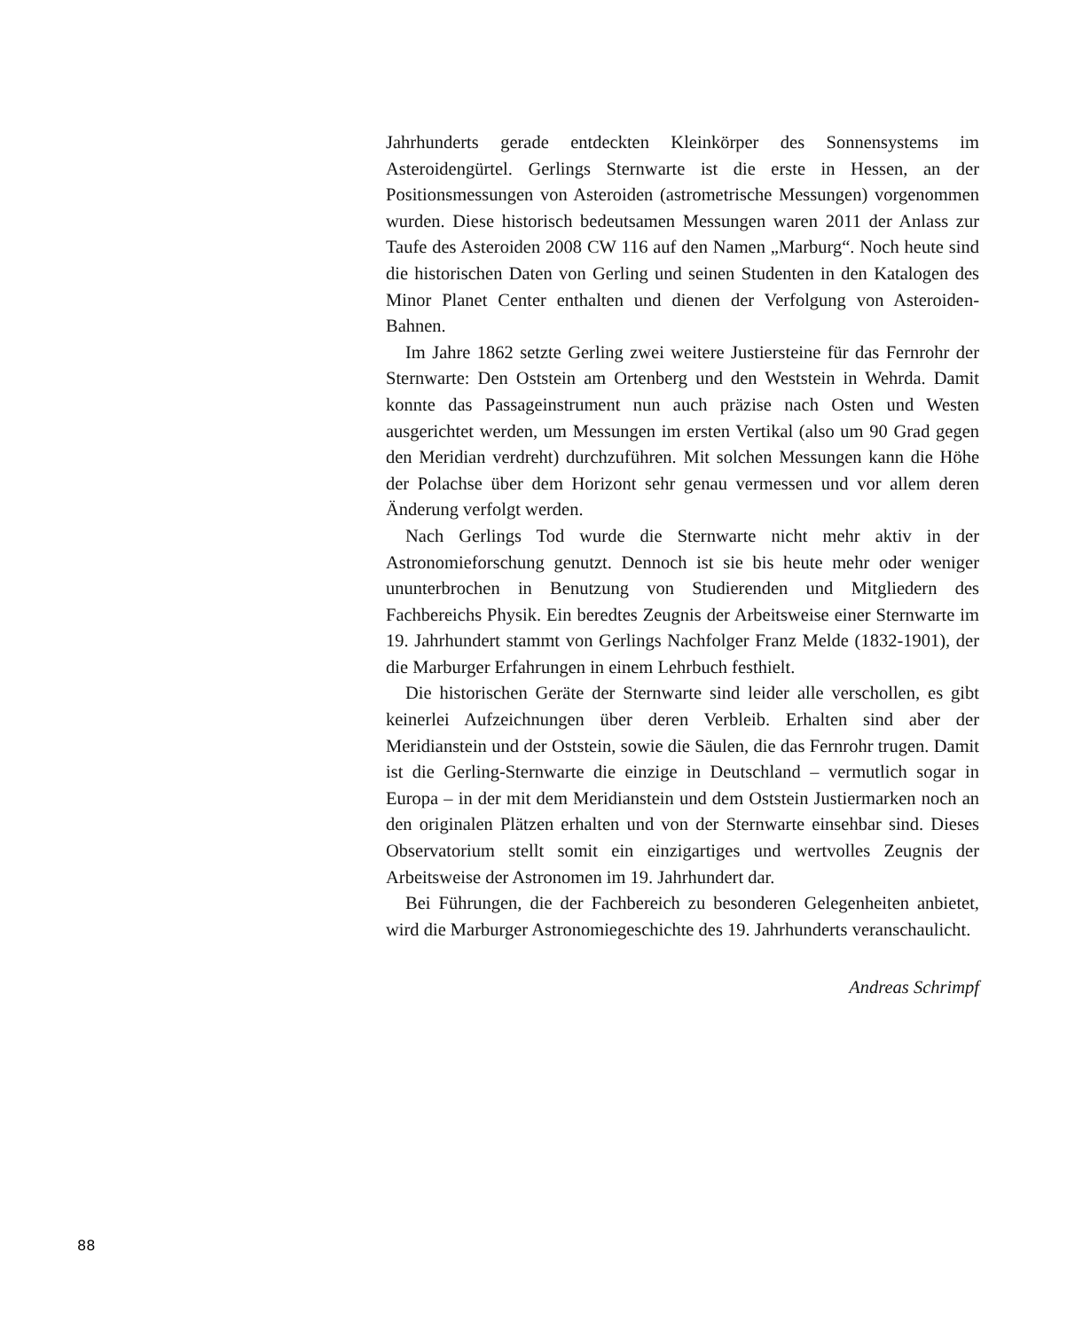Jahrhunderts gerade entdeckten Kleinkörper des Sonnensystems im Asteroidengürtel. Gerlings Sternwarte ist die erste in Hessen, an der Positionsmessungen von Asteroiden (astrometrische Messungen) vorgenommen wurden. Diese historisch bedeutsamen Messungen waren 2011 der Anlass zur Taufe des Asteroiden 2008 CW 116 auf den Namen „Marburg“. Noch heute sind die historischen Daten von Gerling und seinen Studenten in den Katalogen des Minor Planet Center enthalten und dienen der Verfolgung von Asteroiden-Bahnen.
Im Jahre 1862 setzte Gerling zwei weitere Justiersteine für das Fernrohr der Sternwarte: Den Oststein am Ortenberg und den Weststein in Wehrda. Damit konnte das Passageinstrument nun auch präzise nach Osten und Westen ausgerichtet werden, um Messungen im ersten Vertikal (also um 90 Grad gegen den Meridian verdreht) durchzuführen. Mit solchen Messungen kann die Höhe der Polachse über dem Horizont sehr genau vermessen und vor allem deren Änderung verfolgt werden.
Nach Gerlings Tod wurde die Sternwarte nicht mehr aktiv in der Astronomieforschung genutzt. Dennoch ist sie bis heute mehr oder weniger ununterbrochen in Benutzung von Studierenden und Mitgliedern des Fachbereichs Physik. Ein beredtes Zeugnis der Arbeitsweise einer Sternwarte im 19. Jahrhundert stammt von Gerlings Nachfolger Franz Melde (1832-1901), der die Marburger Erfahrungen in einem Lehrbuch festhielt.
Die historischen Geräte der Sternwarte sind leider alle verschollen, es gibt keinerlei Aufzeichnungen über deren Verbleib. Erhalten sind aber der Meridianstein und der Oststein, sowie die Säulen, die das Fernrohr trugen. Damit ist die Gerling-Sternwarte die einzige in Deutschland – vermutlich sogar in Europa – in der mit dem Meridianstein und dem Oststein Justiermarken noch an den originalen Plätzen erhalten und von der Sternwarte einsehbar sind. Dieses Observatorium stellt somit ein einzigartiges und wertvolles Zeugnis der Arbeitsweise der Astronomen im 19. Jahrhundert dar.
Bei Führungen, die der Fachbereich zu besonderen Gelegenheiten anbietet, wird die Marburger Astronomiegeschichte des 19. Jahrhunderts veranschaulicht.
Andreas Schrimpf
88